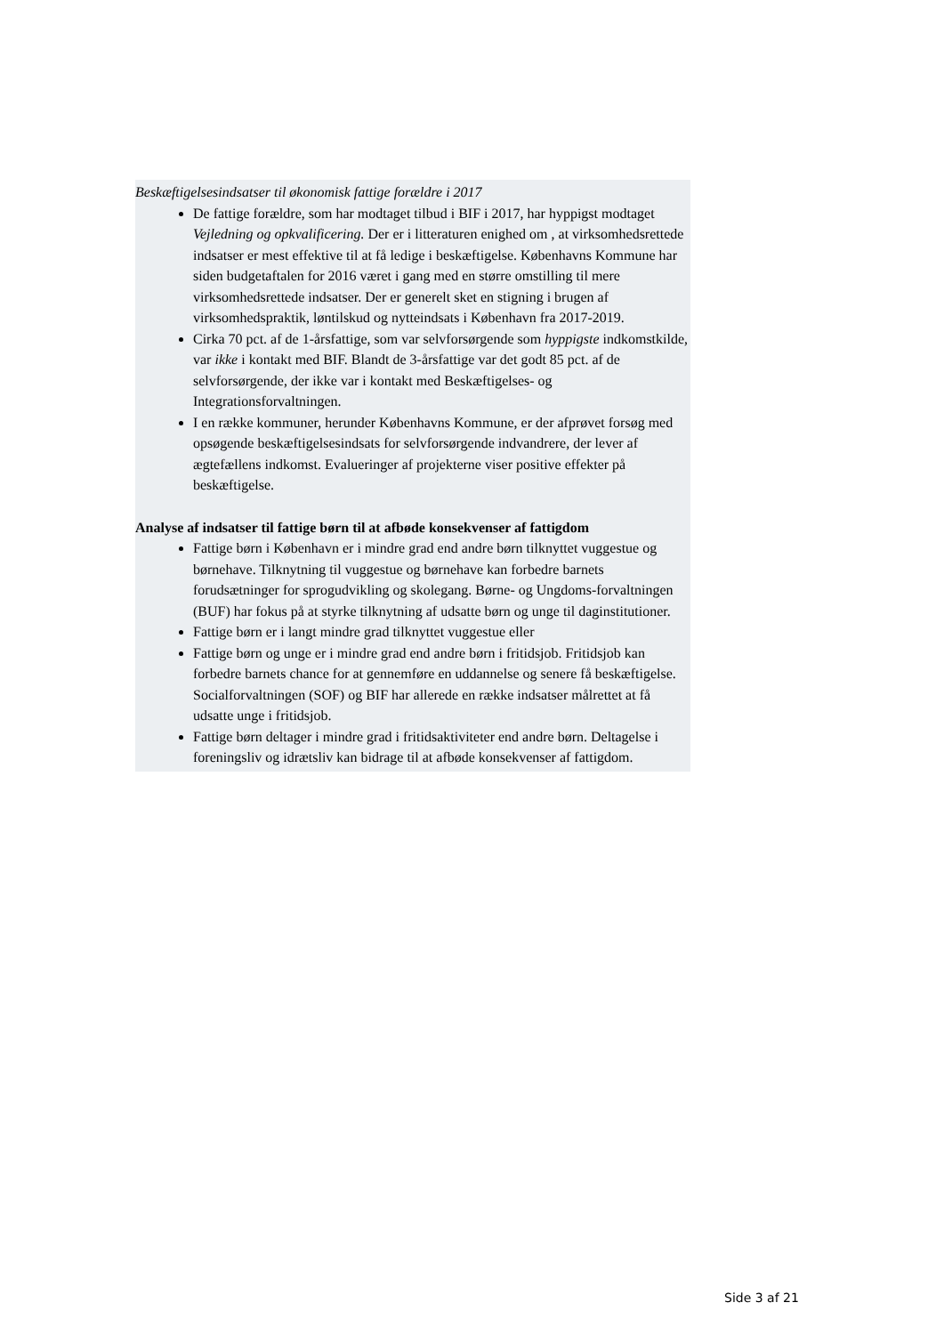Beskæftigelsesindsatser til økonomisk fattige forældre i 2017
De fattige forældre, som har modtaget tilbud i BIF i 2017, har hyppigst modtaget Vejledning og opkvalificering. Der er i litteraturen enighed om , at virksomhedsrettede indsatser er mest effektive til at få ledige i beskæftigelse. Københavns Kommune har siden budgetaftalen for 2016 været i gang med en større omstilling til mere virksomhedsrettede indsatser. Der er generelt sket en stigning i brugen af virksomhedspraktik, løntilskud og nytteindsats i København fra 2017-2019.
Cirka 70 pct. af de 1-årsfattige, som var selvforsørgende som hyppigste indkomstkilde, var ikke i kontakt med BIF. Blandt de 3-årsfattige var det godt 85 pct. af de selvforsørgende, der ikke var i kontakt med Beskæftigelses- og Integrationsforvaltningen.
I en række kommuner, herunder Københavns Kommune, er der afprøvet forsøg med opsøgende beskæftigelsesindsats for selvforsørgende indvandrere, der lever af ægtefællens indkomst. Evalueringer af projekterne viser positive effekter på beskæftigelse.
Analyse af indsatser til fattige børn til at afbøde konsekvenser af fattigdom
Fattige børn i København er i mindre grad end andre børn tilknyttet vuggestue og børnehave. Tilknytning til vuggestue og børnehave kan forbedre barnets forudsætninger for sprogudvikling og skolegang. Børne- og Ungdoms-forvaltningen (BUF) har fokus på at styrke tilknytning af udsatte børn og unge til daginstitutioner.
Fattige børn er i langt mindre grad tilknyttet vuggestue eller
Fattige børn og unge er i mindre grad end andre børn i fritidsjob. Fritidsjob kan forbedre barnets chance for at gennemføre en uddannelse og senere få beskæftigelse. Socialforvaltningen (SOF) og BIF har allerede en række indsatser målrettet at få udsatte unge i fritidsjob.
Fattige børn deltager i mindre grad i fritidsaktiviteter end andre børn. Deltagelse i foreningsliv og idrætsliv kan bidrage til at afbøde konsekvenser af fattigdom.
Side 3 af 21